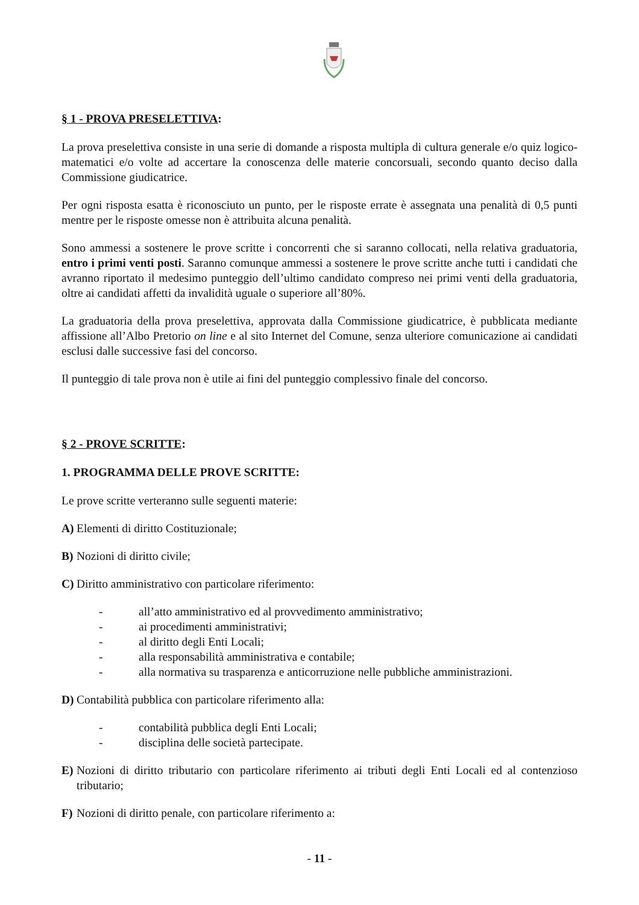§ 1 - PROVA PRESELETTIVA:
La prova preselettiva consiste in una serie di domande a risposta multipla di cultura generale e/o quiz logico-matematici e/o volte ad accertare la conoscenza delle materie concorsuali, secondo quanto deciso dalla Commissione giudicatrice.
Per ogni risposta esatta è riconosciuto un punto, per le risposte errate è assegnata una penalità di 0,5 punti mentre per le risposte omesse non è attribuita alcuna penalità.
Sono ammessi a sostenere le prove scritte i concorrenti che si saranno collocati, nella relativa graduatoria, entro i primi venti posti. Saranno comunque ammessi a sostenere le prove scritte anche tutti i candidati che avranno riportato il medesimo punteggio dell’ultimo candidato compreso nei primi venti della graduatoria, oltre ai candidati affetti da invalidità uguale o superiore all’80%.
La graduatoria della prova preselettiva, approvata dalla Commissione giudicatrice, è pubblicata mediante affissione all’Albo Pretorio on line e al sito Internet del Comune, senza ulteriore comunicazione ai candidati esclusi dalle successive fasi del concorso.
Il punteggio di tale prova non è utile ai fini del punteggio complessivo finale del concorso.
§ 2 - PROVE SCRITTE:
1. PROGRAMMA DELLE PROVE SCRITTE:
Le prove scritte verteranno sulle seguenti materie:
A) Elementi di diritto Costituzionale;
B) Nozioni di diritto civile;
C) Diritto amministrativo con particolare riferimento:
- all’atto amministrativo ed al provvedimento amministrativo;
- ai procedimenti amministrativi;
- al diritto degli Enti Locali;
- alla responsabilità amministrativa e contabile;
- alla normativa su trasparenza e anticorruzione nelle pubbliche amministrazioni.
D) Contabilità pubblica con particolare riferimento alla:
- contabilità pubblica degli Enti Locali;
- disciplina delle società partecipate.
E) Nozioni di diritto tributario con particolare riferimento ai tributi degli Enti Locali ed al contenzioso tributario;
F) Nozioni di diritto penale, con particolare riferimento a:
- 11 -